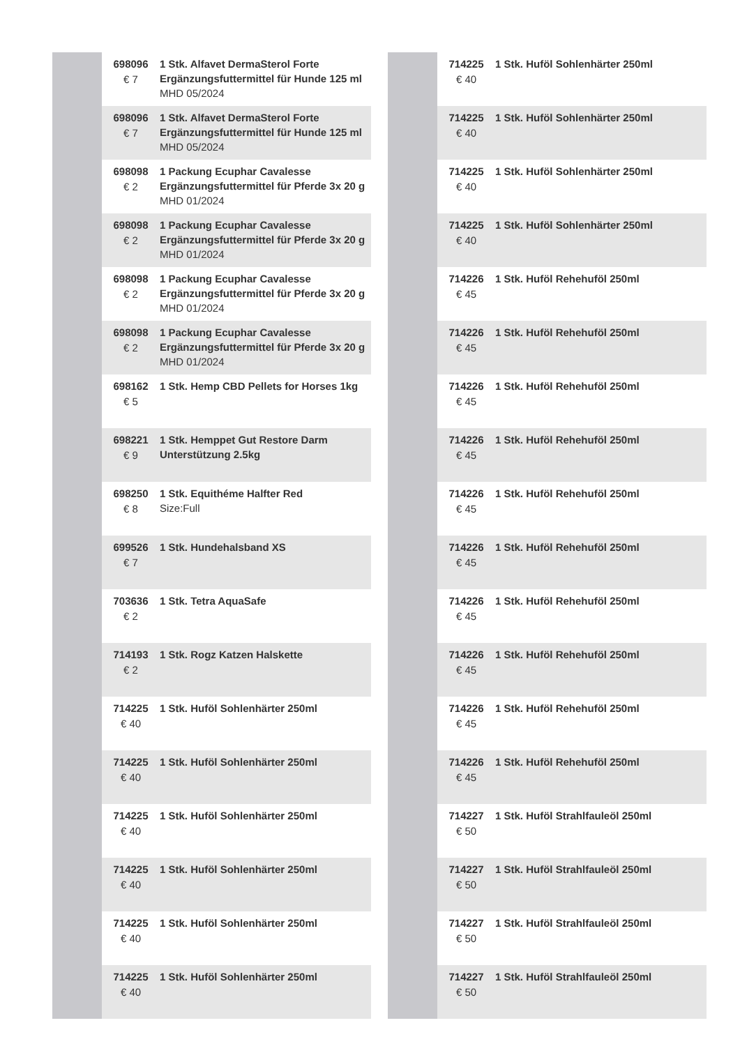| | 698096 € 7 | 1 Stk. Alfavet DermaSterol Forte Ergänzungsfuttermittel für Hunde 125 ml MHD 05/2024 |
| | 698096 € 7 | 1 Stk. Alfavet DermaSterol Forte Ergänzungsfuttermittel für Hunde 125 ml MHD 05/2024 |
| | 698098 € 2 | 1 Packung Ecuphar Cavalesse Ergänzungsfuttermittel für Pferde 3x 20 g MHD 01/2024 |
| | 698098 € 2 | 1 Packung Ecuphar Cavalesse Ergänzungsfuttermittel für Pferde 3x 20 g MHD 01/2024 |
| | 698098 € 2 | 1 Packung Ecuphar Cavalesse Ergänzungsfuttermittel für Pferde 3x 20 g MHD 01/2024 |
| | 698098 € 2 | 1 Packung Ecuphar Cavalesse Ergänzungsfuttermittel für Pferde 3x 20 g MHD 01/2024 |
| | 698162 € 5 | 1 Stk. Hemp CBD Pellets for Horses 1kg |
| | 698221 € 9 | 1 Stk. Hemppet Gut Restore Darm Unterstützung 2.5kg |
| | 698250 € 8 | 1 Stk. Equithéme Halfter Red Size:Full |
| | 699526 € 7 | 1 Stk. Hundehalsband XS |
| | 703636 € 2 | 1 Stk. Tetra AquaSafe |
| | 714193 € 2 | 1 Stk. Rogz Katzen Halskette |
| | 714225 € 40 | 1 Stk. Huföl Sohlenhärter 250ml |
| | 714225 € 40 | 1 Stk. Huföl Sohlenhärter 250ml |
| | 714225 € 40 | 1 Stk. Huföl Sohlenhärter 250ml |
| | 714225 € 40 | 1 Stk. Huföl Sohlenhärter 250ml |
| | 714225 € 40 | 1 Stk. Huföl Sohlenhärter 250ml |
| | 714225 € 40 | 1 Stk. Huföl Sohlenhärter 250ml |
| | 714225 € 40 | 1 Stk. Huföl Sohlenhärter 250ml |
| | 714225 € 40 | 1 Stk. Huföl Sohlenhärter 250ml |
| | 714225 € 40 | 1 Stk. Huföl Sohlenhärter 250ml |
| | 714225 € 40 | 1 Stk. Huföl Sohlenhärter 250ml |
| | 714226 € 45 | 1 Stk. Huföl Rehehuföl 250ml |
| | 714226 € 45 | 1 Stk. Huföl Rehehuföl 250ml |
| | 714226 € 45 | 1 Stk. Huföl Rehehuföl 250ml |
| | 714226 € 45 | 1 Stk. Huföl Rehehuföl 250ml |
| | 714226 € 45 | 1 Stk. Huföl Rehehuföl 250ml |
| | 714226 € 45 | 1 Stk. Huföl Rehehuföl 250ml |
| | 714226 € 45 | 1 Stk. Huföl Rehehuföl 250ml |
| | 714226 € 45 | 1 Stk. Huföl Rehehuföl 250ml |
| | 714226 € 45 | 1 Stk. Huföl Rehehuföl 250ml |
| | 714226 € 45 | 1 Stk. Huföl Rehehuföl 250ml |
| | 714227 € 50 | 1 Stk. Huföl Strahlfauleöl 250ml |
| | 714227 € 50 | 1 Stk. Huföl Strahlfauleöl 250ml |
| | 714227 € 50 | 1 Stk. Huföl Strahlfauleöl 250ml |
| | 714227 € 50 | 1 Stk. Huföl Strahlfauleöl 250ml |